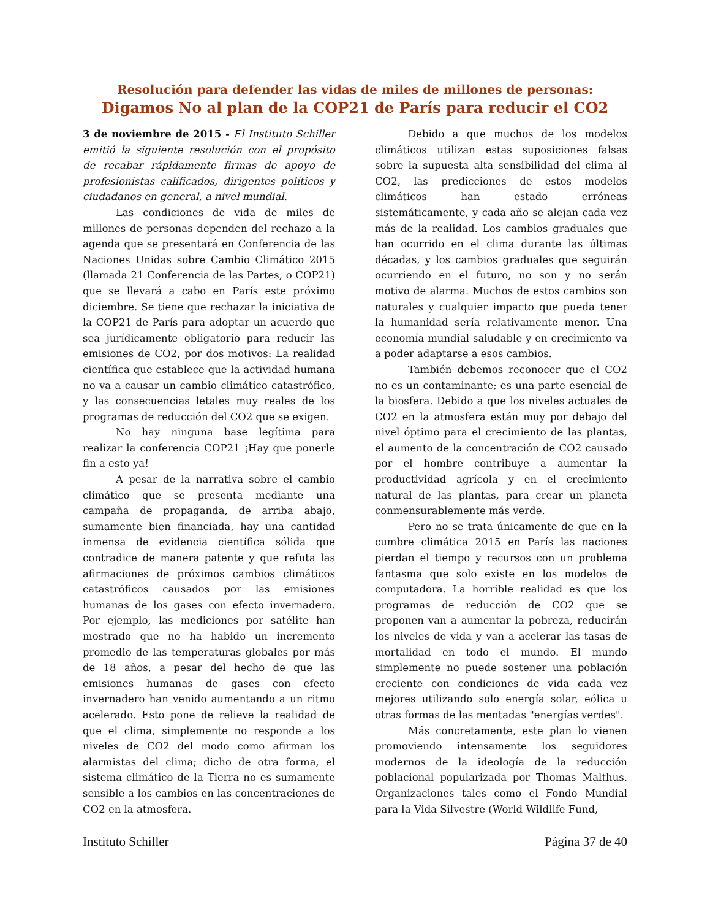Resolución para defender las vidas de miles de millones de personas:
Digamos No al plan de la COP21 de París para reducir el CO2
3 de noviembre de 2015 - El Instituto Schiller emitió la siguiente resolución con el propósito de recabar rápidamente firmas de apoyo de profesionistas calificados, dirigentes políticos y ciudadanos en general, a nivel mundial.
Las condiciones de vida de miles de millones de personas dependen del rechazo a la agenda que se presentará en Conferencia de las Naciones Unidas sobre Cambio Climático 2015 (llamada 21 Conferencia de las Partes, o COP21) que se llevará a cabo en París este próximo diciembre. Se tiene que rechazar la iniciativa de la COP21 de París para adoptar un acuerdo que sea jurídicamente obligatorio para reducir las emisiones de CO2, por dos motivos: La realidad científica que establece que la actividad humana no va a causar un cambio climático catastrófico, y las consecuencias letales muy reales de los programas de reducción del CO2 que se exigen.
No hay ninguna base legítima para realizar la conferencia COP21 ¡Hay que ponerle fin a esto ya!
A pesar de la narrativa sobre el cambio climático que se presenta mediante una campaña de propaganda, de arriba abajo, sumamente bien financiada, hay una cantidad inmensa de evidencia científica sólida que contradice de manera patente y que refuta las afirmaciones de próximos cambios climáticos catastróficos causados por las emisiones humanas de los gases con efecto invernadero. Por ejemplo, las mediciones por satélite han mostrado que no ha habido un incremento promedio de las temperaturas globales por más de 18 años, a pesar del hecho de que las emisiones humanas de gases con efecto invernadero han venido aumentando a un ritmo acelerado. Esto pone de relieve la realidad de que el clima, simplemente no responde a los niveles de CO2 del modo como afirman los alarmistas del clima; dicho de otra forma, el sistema climático de la Tierra no es sumamente sensible a los cambios en las concentraciones de CO2 en la atmosfera.
Debido a que muchos de los modelos climáticos utilizan estas suposiciones falsas sobre la supuesta alta sensibilidad del clima al CO2, las predicciones de estos modelos climáticos han estado erróneas sistemáticamente, y cada año se alejan cada vez más de la realidad. Los cambios graduales que han ocurrido en el clima durante las últimas décadas, y los cambios graduales que seguirán ocurriendo en el futuro, no son y no serán motivo de alarma. Muchos de estos cambios son naturales y cualquier impacto que pueda tener la humanidad sería relativamente menor. Una economía mundial saludable y en crecimiento va a poder adaptarse a esos cambios.
También debemos reconocer que el CO2 no es un contaminante; es una parte esencial de la biosfera. Debido a que los niveles actuales de CO2 en la atmosfera están muy por debajo del nivel óptimo para el crecimiento de las plantas, el aumento de la concentración de CO2 causado por el hombre contribuye a aumentar la productividad agrícola y en el crecimiento natural de las plantas, para crear un planeta conmensurablemente más verde.
Pero no se trata únicamente de que en la cumbre climática 2015 en París las naciones pierdan el tiempo y recursos con un problema fantasma que solo existe en los modelos de computadora. La horrible realidad es que los programas de reducción de CO2 que se proponen van a aumentar la pobreza, reducirán los niveles de vida y van a acelerar las tasas de mortalidad en todo el mundo. El mundo simplemente no puede sostener una población creciente con condiciones de vida cada vez mejores utilizando solo energía solar, eólica u otras formas de las mentadas "energías verdes".
Más concretamente, este plan lo vienen promoviendo intensamente los seguidores modernos de la ideología de la reducción poblacional popularizada por Thomas Malthus. Organizaciones tales como el Fondo Mundial para la Vida Silvestre (World Wildlife Fund,
Instituto Schiller Página 37 de 40